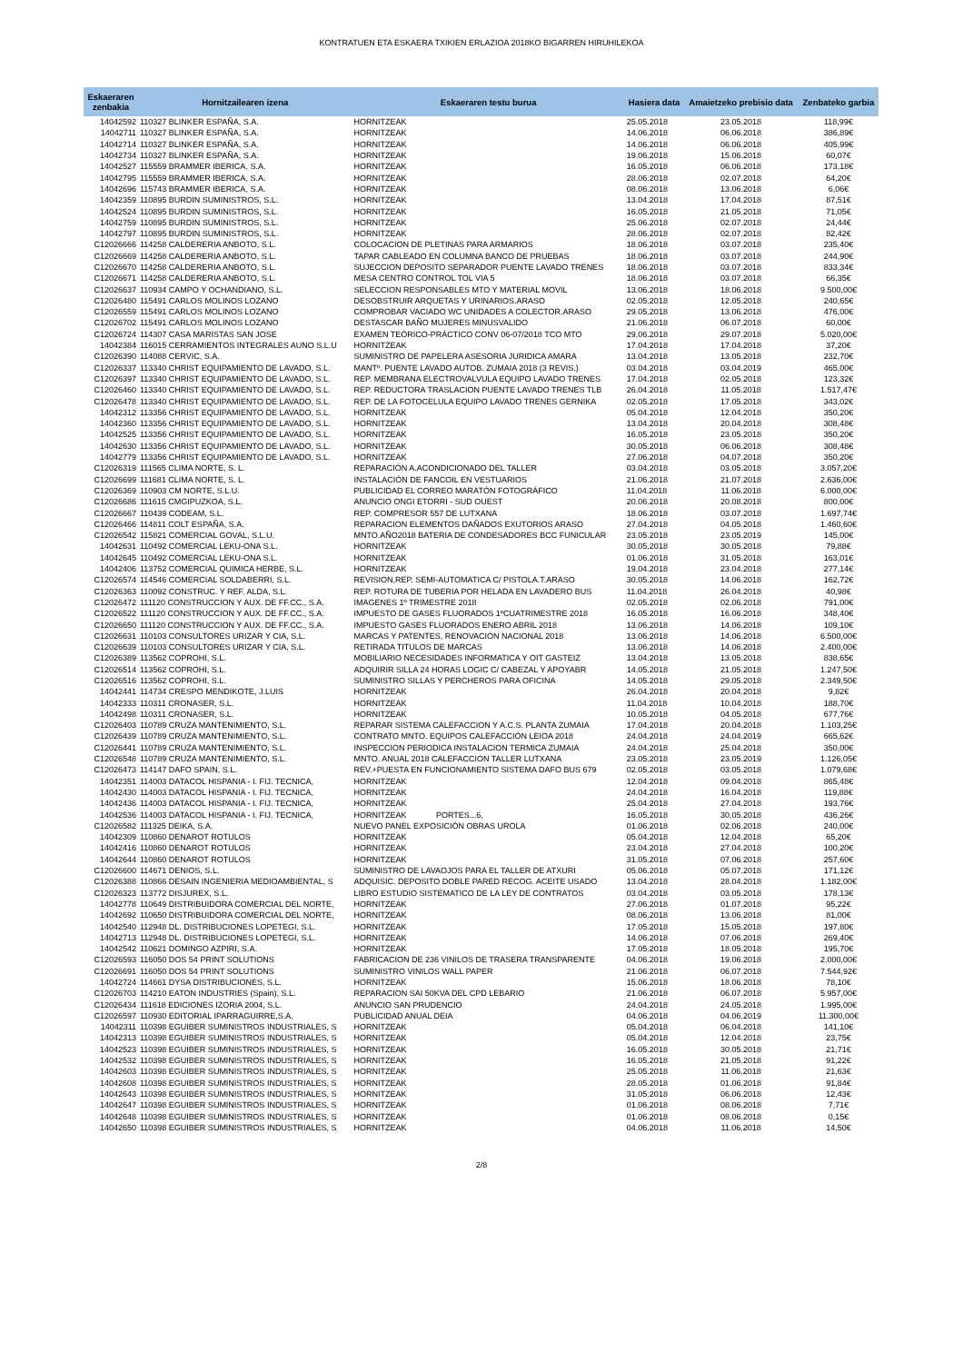KONTRATUEN ETA ESKAERA TXIKIEN ERLAZIOA 2018KO BIGARREN HIRUHILEKOA
| Eskaeraren zenbakia | Hornitzailearen izena | Eskaeraren testu burua | Hasiera data | Amaietzeko prebisio data | Zenbateko garbia |
| --- | --- | --- | --- | --- | --- |
| 14042592 | 110327 BLINKER ESPAÑA, S.A. | HORNITZEAK | 25.05.2018 | 23.05.2018 | 118,99€ |
| 14042711 | 110327 BLINKER ESPAÑA, S.A. | HORNITZEAK | 14.06.2018 | 06.06.2018 | 386,89€ |
| 14042714 | 110327 BLINKER ESPAÑA, S.A. | HORNITZEAK | 14.06.2018 | 06.06.2018 | 405,99€ |
| 14042734 | 110327 BLINKER ESPAÑA, S.A. | HORNITZEAK | 19.06.2018 | 15.06.2018 | 60,07€ |
| 14042527 | 115559 BRAMMER IBERICA, S.A. | HORNITZEAK | 16.05.2018 | 06.06.2018 | 173,18€ |
| 14042795 | 115559 BRAMMER IBERICA, S.A. | HORNITZEAK | 28.06.2018 | 02.07.2018 | 64,20€ |
| 14042696 | 115743 BRAMMER IBERICA, S.A. | HORNITZEAK | 08.06.2018 | 13.06.2018 | 6,06€ |
| 14042359 | 110895 BURDIN SUMINISTROS, S.L. | HORNITZEAK | 13.04.2018 | 17.04.2018 | 87,51€ |
| 14042524 | 110895 BURDIN SUMINISTROS, S.L. | HORNITZEAK | 16.05.2018 | 21.05.2018 | 71,05€ |
| 14042759 | 110895 BURDIN SUMINISTROS, S.L. | HORNITZEAK | 25.06.2018 | 02.07.2018 | 24,44€ |
| 14042797 | 110895 BURDIN SUMINISTROS, S.L. | HORNITZEAK | 28.06.2018 | 02.07.2018 | 82,42€ |
| C12026666 | 114258 CALDERERIA ANBOTO, S.L. | COLOCACION DE PLETINAS PARA ARMARIOS | 18.06.2018 | 03.07.2018 | 235,40€ |
| C12026669 | 114258 CALDERERIA ANBOTO, S.L. | TAPAR CABLEADO EN COLUMNA BANCO DE PRUEBAS | 18.06.2018 | 03.07.2018 | 244,90€ |
| C12026670 | 114258 CALDERERIA ANBOTO, S.L. | SUJECCION DEPOSITO SEPARADOR PUENTE LAVADO TRENES | 18.06.2018 | 03.07.2018 | 833,34€ |
| C12026671 | 114258 CALDERERIA ANBOTO, S.L. | MESA CENTRO CONTROL TOL VIA 5 | 18.06.2018 | 03.07.2018 | 66,35€ |
| C12026637 | 110934 CAMPO Y OCHANDIANO, S.L. | SELECCION RESPONSABLES MTO Y MATERIAL MOVIL | 13.06.2018 | 18.06.2018 | 9.500,00€ |
| C12026480 | 115491 CARLOS MOLINOS LOZANO | DESOBSTRUIR ARQUETAS Y URINARIOS.ARASO | 02.05.2018 | 12.05.2018 | 240,65€ |
| C12026559 | 115491 CARLOS MOLINOS LOZANO | COMPROBAR VACIADO WC UNIDADES A COLECTOR.ARASO | 29.05.2018 | 13.06.2018 | 476,00€ |
| C12026702 | 115491 CARLOS MOLINOS LOZANO | DESTASCAR BAÑO MUJERES MINUSVALIDO | 21.06.2018 | 06.07.2018 | 60,00€ |
| C12026724 | 114307 CASA MARISTAS SAN JOSE | EXAMEN TEÓRICO-PRÁCTICO CONV 06-07/2018 TCO MTO | 29.06.2018 | 29.07.2018 | 5.020,00€ |
| 14042384 | 116015 CERRAMIENTOS INTEGRALES AUNO S.L.U | HORNITZEAK | 17.04.2018 | 17.04.2018 | 37,20€ |
| C12026390 | 114088 CERVIC, S.A. | SUMINISTRO DE PAPELERA ASESORIA JURIDICA AMARA | 13.04.2018 | 13.05.2018 | 232,70€ |
| C12026337 | 113340 CHRIST EQUIPAMIENTO DE LAVADO, S.L. | MANTº. PUENTE LAVADO AUTOB. ZUMAIA 2018 (3 REVIS.) | 03.04.2018 | 03.04.2019 | 465,00€ |
| C12026397 | 113340 CHRIST EQUIPAMIENTO DE LAVADO, S.L. | REP. MEMBRANA ELECTROVALVULA EQUIPO LAVADO TRENES | 17.04.2018 | 02.05.2018 | 123,32€ |
| C12026460 | 113340 CHRIST EQUIPAMIENTO DE LAVADO, S.L. | REP. REDUCTORA TRASLACION PUENTE LAVADO TRENES TLB | 26.04.2018 | 11.05.2018 | 1.517,47€ |
| C12026478 | 113340 CHRIST EQUIPAMIENTO DE LAVADO, S.L. | REP. DE LA FOTOCELULA EQUIPO LAVADO TRENES GERNIKA | 02.05.2018 | 17.05.2018 | 343,02€ |
| 14042312 | 113356 CHRIST EQUIPAMIENTO DE LAVADO, S.L. | HORNITZEAK | 05.04.2018 | 12.04.2018 | 350,20€ |
| 14042360 | 113356 CHRIST EQUIPAMIENTO DE LAVADO, S.L. | HORNITZEAK | 13.04.2018 | 20.04.2018 | 308,48€ |
| 14042525 | 113356 CHRIST EQUIPAMIENTO DE LAVADO, S.L. | HORNITZEAK | 16.05.2018 | 23.05.2018 | 350,20€ |
| 14042630 | 113356 CHRIST EQUIPAMIENTO DE LAVADO, S.L. | HORNITZEAK | 30.05.2018 | 06.06.2018 | 308,48€ |
| 14042779 | 113356 CHRIST EQUIPAMIENTO DE LAVADO, S.L. | HORNITZEAK | 27.06.2018 | 04.07.2018 | 350,20€ |
| C12026319 | 111565 CLIMA NORTE, S. L. | REPARACIÓN A.ACONDICIONADO DEL TALLER | 03.04.2018 | 03.05.2018 | 3.057,20€ |
| C12026699 | 111681 CLIMA NORTE, S. L. | INSTALACIÓN DE FANCOIL EN VESTUARIOS | 21.06.2018 | 21.07.2018 | 2.636,00€ |
| C12026369 | 110903 CM NORTE, S.L.U. | PUBLICIDAD EL CORREO MARATÓN FOTOGRÁFICO | 11.04.2018 | 11.06.2018 | 6.000,00€ |
| C12026686 | 111615 CMGIPUZKOA, S.L. | ANUNCIO ONGI ETORRI - SUD OUEST | 20.06.2018 | 20.08.2018 | 800,00€ |
| C12026667 | 110439 CODEAM, S.L. | REP. COMPRESOR 557 DE LUTXANA | 18.06.2018 | 03.07.2018 | 1.697,74€ |
| C12026466 | 114811 COLT ESPAÑA, S.A. | REPARACION ELEMENTOS DAÑADOS EXUTORIOS ARASO | 27.04.2018 | 04.05.2018 | 1.460,60€ |
| C12026542 | 115821 COMERCIAL GOVAL, S.L.U. | MNTO.AÑO2018 BATERIA DE CONDESADORES BCC FUNICULAR | 23.05.2018 | 23.05.2019 | 145,00€ |
| 14042631 | 110492 COMERCIAL LEKU-ONA S.L. | HORNITZEAK | 30.05.2018 | 30.05.2018 | 79,88€ |
| 14042645 | 110492 COMERCIAL LEKU-ONA S.L. | HORNITZEAK | 01.06.2018 | 31.05.2018 | 163,01€ |
| 14042406 | 113752 COMERCIAL QUIMICA HERBE, S.L. | HORNITZEAK | 19.04.2018 | 23.04.2018 | 277,14€ |
| C12026574 | 114546 COMERCIAL SOLDABERRI, S.L. | REVISION,REP. SEMI-AUTOMATICA C/ PISTOLA.T.ARASO | 30.05.2018 | 14.06.2018 | 162,72€ |
| C12026363 | 110092 CONSTRUC. Y REF. ALDA, S.L. | REP. ROTURA DE TUBERIA POR HELADA EN LAVADERO BUS | 11.04.2018 | 26.04.2018 | 40,98€ |
| C12026472 | 111120 CONSTRUCCION Y AUX. DE FF.CC., S.A. | IMAGENES 1º TRIMESTRE 2018 | 02.05.2018 | 02.06.2018 | 791,00€ |
| C12026522 | 111120 CONSTRUCCION Y AUX. DE FF.CC., S.A. | IMPUESTO DE GASES FLUORADOS 1ºCUATRIMESTRE 2018 | 16.05.2018 | 16.06.2018 | 348,40€ |
| C12026650 | 111120 CONSTRUCCION Y AUX. DE FF.CC., S.A. | IMPUESTO GASES FLUORADOS ENERO ABRIL 2018 | 13.06.2018 | 14.06.2018 | 109,10€ |
| C12026631 | 110103 CONSULTORES URIZAR Y CIA, S.L. | MARCAS Y PATENTES, RENOVACIÓN NACIONAL 2018 | 13.06.2018 | 14.06.2018 | 6.500,00€ |
| C12026639 | 110103 CONSULTORES URIZAR Y CIA, S.L. | RETIRADA TITULOS DE MARCAS | 13.06.2018 | 14.06.2018 | 2.400,00€ |
| C12026389 | 113562 COPROHI, S.L. | MOBILIARIO NECESIDADES INFORMATICA Y OIT GASTEIZ | 13.04.2018 | 13.05.2018 | 838,65€ |
| C12026514 | 113562 COPROHI, S.L. | ADQUIRIR SILLA 24 HORAS LOGIC C/ CABEZAL Y APOYABR | 14.05.2018 | 21.05.2018 | 1.247,50€ |
| C12026516 | 113562 COPROHI, S.L. | SUMINISTRO SILLAS Y PERCHEROS PARA OFICINA | 14.05.2018 | 29.05.2018 | 2.349,50€ |
| 14042441 | 114734 CRESPO MENDIKOTE, J.LUIS | HORNITZEAK | 26.04.2018 | 20.04.2018 | 9,82€ |
| 14042333 | 110311 CRONASER, S.L. | HORNITZEAK | 11.04.2018 | 10.04.2018 | 188,70€ |
| 14042498 | 110311 CRONASER, S.L. | HORNITZEAK | 10.05.2018 | 04.05.2018 | 677,76€ |
| C12026403 | 110789 CRUZA MANTENIMIENTO, S.L. | REPARAR SISTEMA CALEFACCION Y A.C.S. PLANTA ZUMAIA | 17.04.2018 | 20.04.2018 | 1.103,25€ |
| C12026439 | 110789 CRUZA MANTENIMIENTO, S.L. | CONTRATO MNTO. EQUIPOS CALEFACCIÓN LEIOA 2018 | 24.04.2018 | 24.04.2019 | 665,62€ |
| C12026441 | 110789 CRUZA MANTENIMIENTO, S.L. | INSPECCION PERIODICA INSTALACION TERMICA ZUMAIA | 24.04.2018 | 25.04.2018 | 350,00€ |
| C12026548 | 110789 CRUZA MANTENIMIENTO, S.L. | MNTO. ANUAL 2018 CALEFACCION TALLER LUTXANA | 23.05.2018 | 23.05.2019 | 1.126,05€ |
| C12026473 | 114147 DAFO SPAIN, S.L. | REV.+PUESTA EN FUNCIONAMIENTO SISTEMA DAFO BUS 679 | 02.05.2018 | 03.05.2018 | 1.079,68€ |
| 14042351 | 114003 DATACOL HISPANIA - I. FIJ. TECNICA, | HORNITZEAK | 12.04.2018 | 09.04.2018 | 865,48€ |
| 14042430 | 114003 DATACOL HISPANIA - I. FIJ. TECNICA, | HORNITZEAK | 24.04.2018 | 16.04.2018 | 119,88€ |
| 14042436 | 114003 DATACOL HISPANIA - I. FIJ. TECNICA, | HORNITZEAK | 25.04.2018 | 27.04.2018 | 193,76€ |
| 14042536 | 114003 DATACOL HISPANIA - I. FIJ. TECNICA, | HORNITZEAK PORTES...6, | 16.05.2018 | 30.05.2018 | 436,26€ |
| C12026582 | 111325 DEIKA, S.A. | NUEVO PANEL EXPOSICIÓN OBRAS UROLA | 01.06.2018 | 02.06.2018 | 240,00€ |
| 14042309 | 110860 DENAROT ROTULOS | HORNITZEAK | 05.04.2018 | 12.04.2018 | 65,20€ |
| 14042416 | 110860 DENAROT ROTULOS | HORNITZEAK | 23.04.2018 | 27.04.2018 | 100,20€ |
| 14042644 | 110860 DENAROT ROTULOS | HORNITZEAK | 31.05.2018 | 07.06.2018 | 257,60€ |
| C12026600 | 114671 DENIOS, S.L. | SUMINISTRO DE LAVAOJOS PARA EL TALLER DE ATXURI | 05.06.2018 | 05.07.2018 | 171,12€ |
| C12026388 | 110866 DESAIN INGENIERIA MEDIOAMBIENTAL, S | ADQUISIC. DEPOSITO DOBLE PARED RECOG. ACEITE USADO | 13.04.2018 | 28.04.2018 | 1.182,00€ |
| C12026323 | 113772 DISJUREX, S.L. | LIBRO ESTUDIO SISTEMATICO DE LA LEY DE CONTRATOS | 03.04.2018 | 03.05.2018 | 178,13€ |
| 14042778 | 110649 DISTRIBUIDORA COMERCIAL DEL NORTE, | HORNITZEAK | 27.06.2018 | 01.07.2018 | 95,22€ |
| 14042692 | 110650 DISTRIBUIDORA COMERCIAL DEL NORTE, | HORNITZEAK | 08.06.2018 | 13.06.2018 | 81,00€ |
| 14042540 | 112948 DL. DISTRIBUCIONES LOPETEGI, S.L. | HORNITZEAK | 17.05.2018 | 15.05.2018 | 197,80€ |
| 14042713 | 112948 DL. DISTRIBUCIONES LOPETEGI, S.L. | HORNITZEAK | 14.06.2018 | 07.06.2018 | 269,40€ |
| 14042542 | 110621 DOMINGO AZPIRI, S.A. | HORNITZEAK | 17.05.2018 | 18.05.2018 | 195,70€ |
| C12026593 | 116050 DOS 54 PRINT SOLUTIONS | FABRICACION DE 236 VINILOS DE TRASERA TRANSPARENTE | 04.06.2018 | 19.06.2018 | 2.000,00€ |
| C12026691 | 116050 DOS 54 PRINT SOLUTIONS | SUMINISTRO VINILOS WALL PAPER | 21.06.2018 | 06.07.2018 | 7.544,92€ |
| 14042724 | 114661 DYSA DISTRIBUCIONES, S.L. | HORNITZEAK | 15.06.2018 | 18.06.2018 | 78,10€ |
| C12026703 | 114210 EATON INDUSTRIES (Spain), S.L. | REPARACION SAI 50KVA DEL CPD LEBARIO | 21.06.2018 | 06.07.2018 | 5.957,00€ |
| C12026434 | 111618 EDICIONES IZORIA 2004, S.L. | ANUNCIO SAN PRUDENCIO | 24.04.2018 | 24.05.2018 | 1.995,00€ |
| C12026597 | 110930 EDITORIAL IPARRAGUIRRE,S.A. | PUBLICIDAD ANUAL DEIA | 04.06.2018 | 04.06.2019 | 11.300,00€ |
| 14042311 | 110398 EGUIBER SUMINISTROS INDUSTRIALES, S | HORNITZEAK | 05.04.2018 | 06.04.2018 | 141,10€ |
| 14042313 | 110398 EGUIBER SUMINISTROS INDUSTRIALES, S | HORNITZEAK | 05.04.2018 | 12.04.2018 | 23,75€ |
| 14042523 | 110398 EGUIBER SUMINISTROS INDUSTRIALES, S | HORNITZEAK | 16.05.2018 | 30.05.2018 | 21,71€ |
| 14042532 | 110398 EGUIBER SUMINISTROS INDUSTRIALES, S | HORNITZEAK | 16.05.2018 | 21.05.2018 | 91,22€ |
| 14042603 | 110398 EGUIBER SUMINISTROS INDUSTRIALES, S | HORNITZEAK | 25.05.2018 | 11.06.2018 | 21,63€ |
| 14042608 | 110398 EGUIBER SUMINISTROS INDUSTRIALES, S | HORNITZEAK | 28.05.2018 | 01.06.2018 | 91,84€ |
| 14042643 | 110398 EGUIBER SUMINISTROS INDUSTRIALES, S | HORNITZEAK | 31.05.2018 | 06.06.2018 | 12,43€ |
| 14042647 | 110398 EGUIBER SUMINISTROS INDUSTRIALES, S | HORNITZEAK | 01.06.2018 | 08.06.2018 | 7,71€ |
| 14042648 | 110398 EGUIBER SUMINISTROS INDUSTRIALES, S | HORNITZEAK | 01.06.2018 | 08.06.2018 | 0,15€ |
| 14042650 | 110398 EGUIBER SUMINISTROS INDUSTRIALES, S | HORNITZEAK | 04.06.2018 | 11.06.2018 | 14,50€ |
2/8